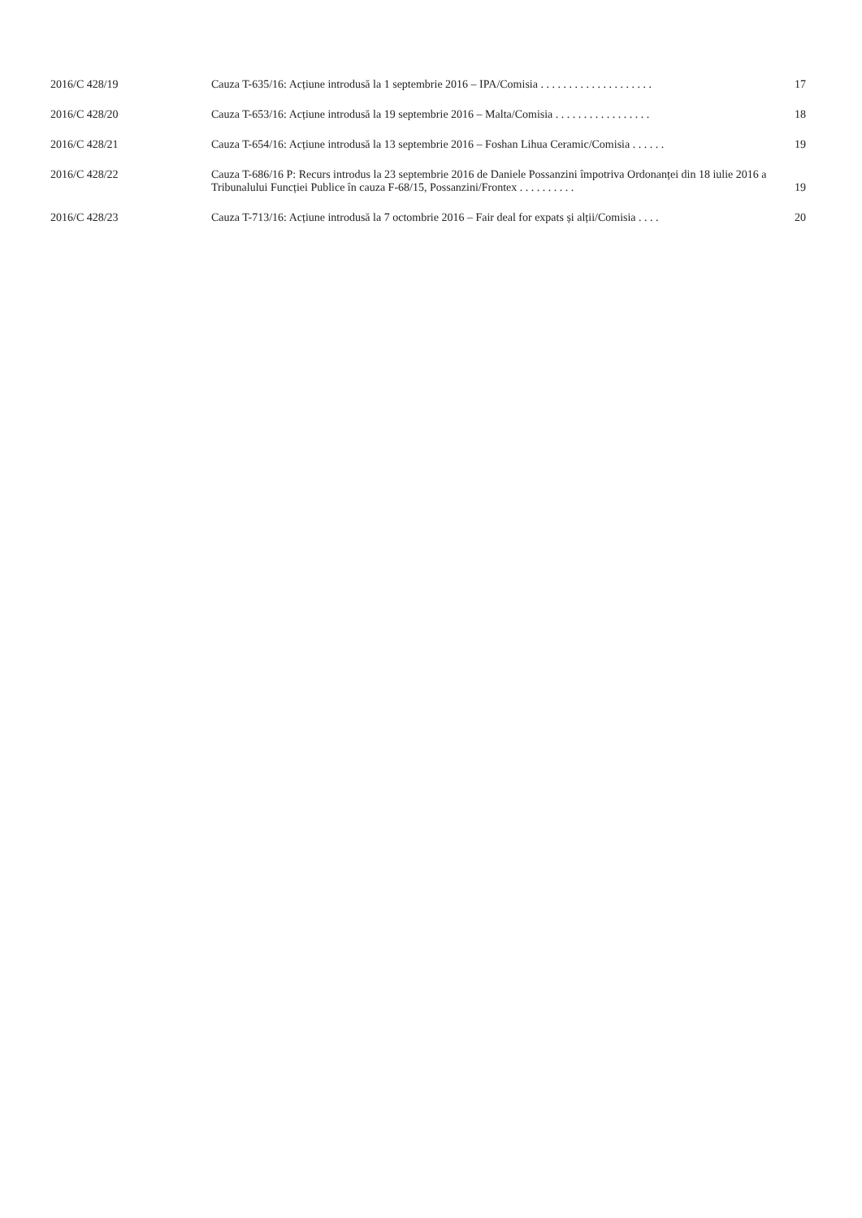2016/C 428/19 Cauza T-635/16: Acțiune introdusă la 1 septembrie 2016 – IPA/Comisia . . . . . . . . . . . . . . . . . . . .
17
2016/C 428/20 Cauza T-653/16: Acțiune introdusă la 19 septembrie 2016 – Malta/Comisia . . . . . . . . . . . . . . . . .
18
2016/C 428/21 Cauza T-654/16: Acțiune introdusă la 13 septembrie 2016 – Foshan Lihua Ceramic/Comisia . . . . . .
19
2016/C 428/22 Cauza T-686/16 P: Recurs introdus la 23 septembrie 2016 de Daniele Possanzini împotriva Ordonanței din 18 iulie 2016 a Tribunalului Funcției Publice în cauza F-68/15, Possanzini/Frontex . . . . . . . . . .
19
2016/C 428/23 Cauza T-713/16: Acțiune introdusă la 7 octombrie 2016 – Fair deal for expats și alții/Comisia . . . .
20